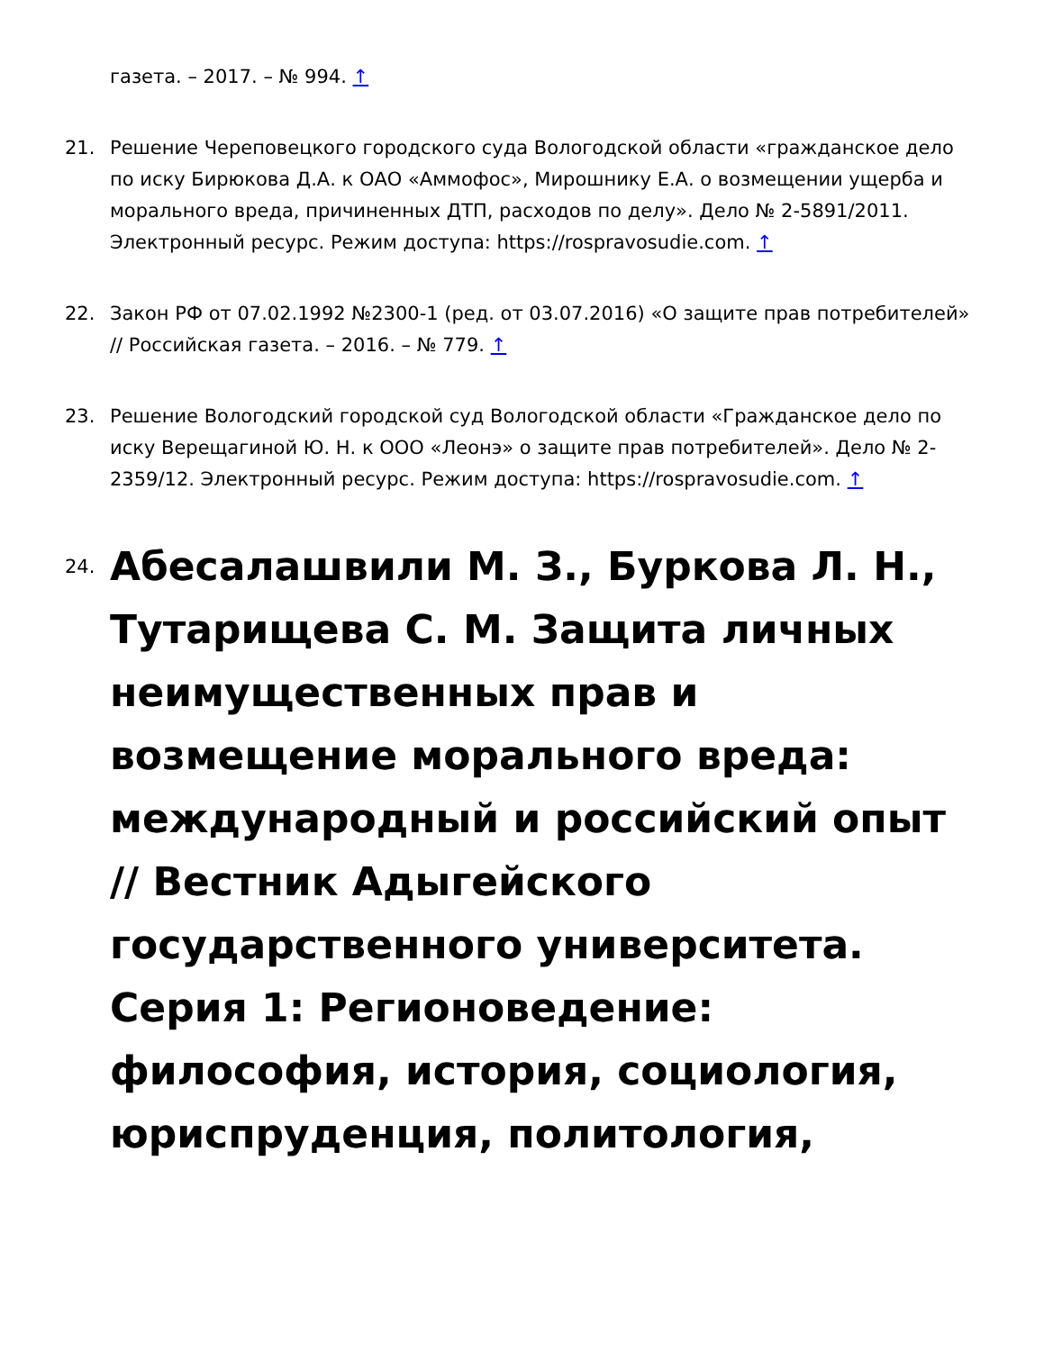газета. – 2017. – № 994. ↑
21. Решение Череповецкого городского суда Вологодской области «гражданское дело по иску Бирюкова Д.А. к ОАО «Аммофос», Мирошнику Е.А. о возмещении ущерба и морального вреда, причиненных ДТП, расходов по делу». Дело № 2-5891/2011. Электронный ресурс. Режим доступа: https://rospravosudie.com. ↑
22. Закон РФ от 07.02.1992 №2300-1 (ред. от 03.07.2016) «О защите прав потребителей» // Российская газета. – 2016. – № 779. ↑
23. Решение Вологодский городской суд Вологодской области «Гражданское дело по иску Верещагиной Ю. Н. к ООО «Леонэ» о защите прав потребителей». Дело № 2-2359/12. Электронный ресурс. Режим доступа: https://rospravosudie.com. ↑
24. Абесалашвили М. З., Буркова Л. Н., Тутарищева С. М. Защита личных неимущественных прав и возмещение морального вреда: международный и российский опыт // Вестник Адыгейского государственного университета. Серия 1: Регионоведение: философия, история, социология, юриспруденция, политология,